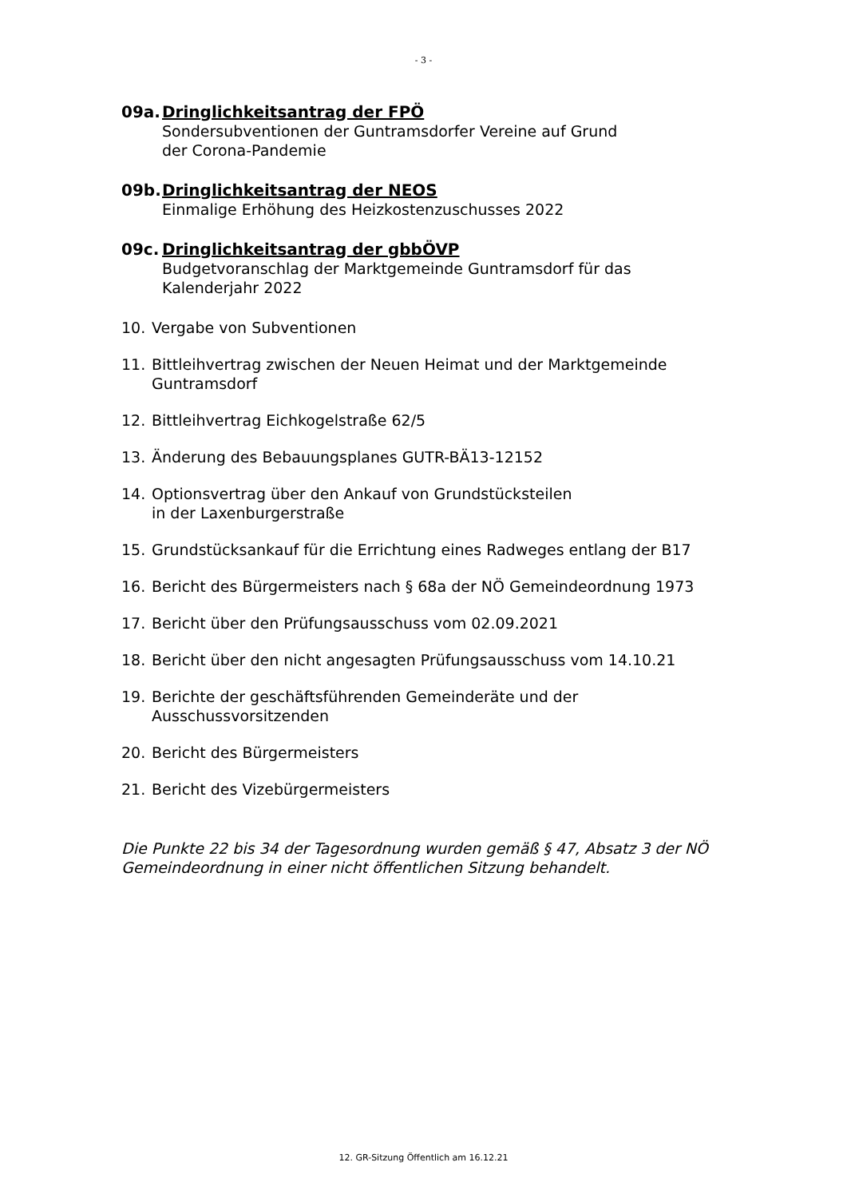- 3 -
09a. Dringlichkeitsantrag der FPÖ
Sondersubventionen der Guntramsdorfer Vereine auf Grund
der Corona-Pandemie
09b. Dringlichkeitsantrag der NEOS
Einmalige Erhöhung des Heizkostenzuschusses 2022
09c. Dringlichkeitsantrag der gbbÖVP
Budgetvoranschlag der Marktgemeinde Guntramsdorf für das
Kalenderjahr 2022
10. Vergabe von Subventionen
11. Bittleihvertrag zwischen der Neuen Heimat und der Marktgemeinde
Guntramsdorf
12. Bittleihvertrag Eichkogelstraße 62/5
13. Änderung des Bebauungsplanes GUTR-BÄ13-12152
14. Optionsvertrag über den Ankauf von Grundstücksteilen
in der Laxenburgerstraße
15. Grundstücksankauf für die Errichtung eines Radweges entlang der B17
16. Bericht des Bürgermeisters nach § 68a der NÖ Gemeindeordnung 1973
17. Bericht über den Prüfungsausschuss vom 02.09.2021
18. Bericht über den nicht angesagten Prüfungsausschuss vom 14.10.21
19. Berichte der geschäftsführenden Gemeinderäte und der
Ausschussvorsitzenden
20. Bericht des Bürgermeisters
21. Bericht des Vizebürgermeisters
Die Punkte 22 bis 34 der Tagesordnung wurden gemäß § 47, Absatz 3 der NÖ Gemeindeordnung in einer nicht öffentlichen Sitzung behandelt.
12. GR-Sitzung Öffentlich am 16.12.21